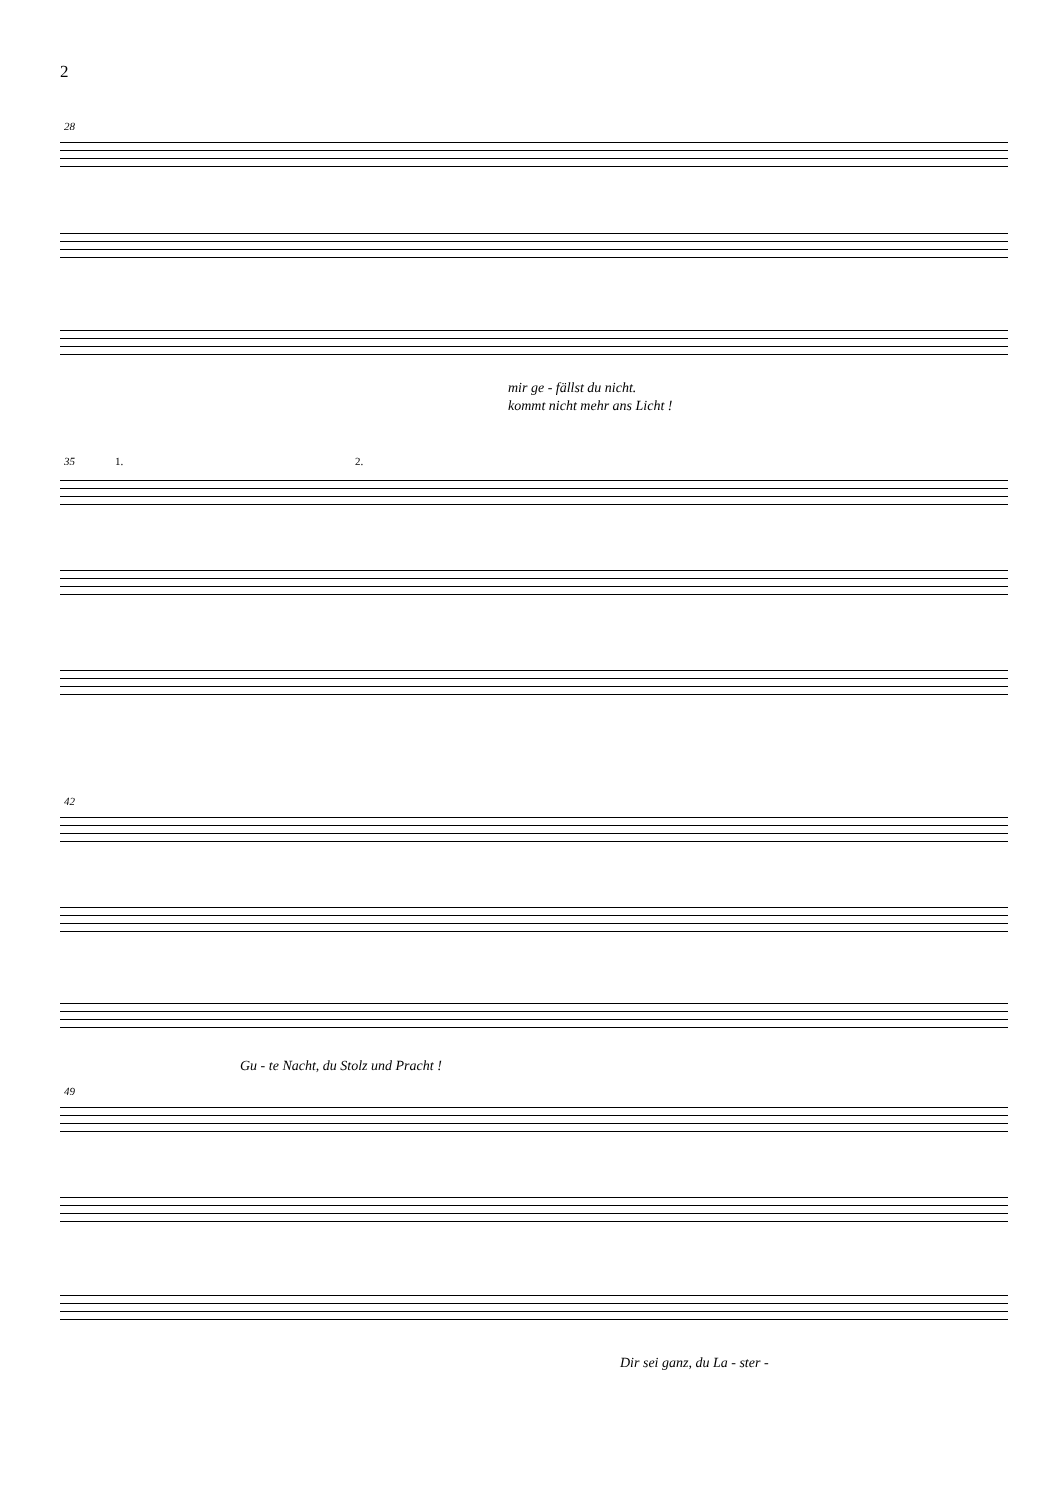2
28
mir ge - fällst du nicht.
kommt nicht mehr ans Licht !
35 1. 2.
42
Gu - te Nacht, du Stolz und Pracht !
49
Dir sei ganz, du La - ster -